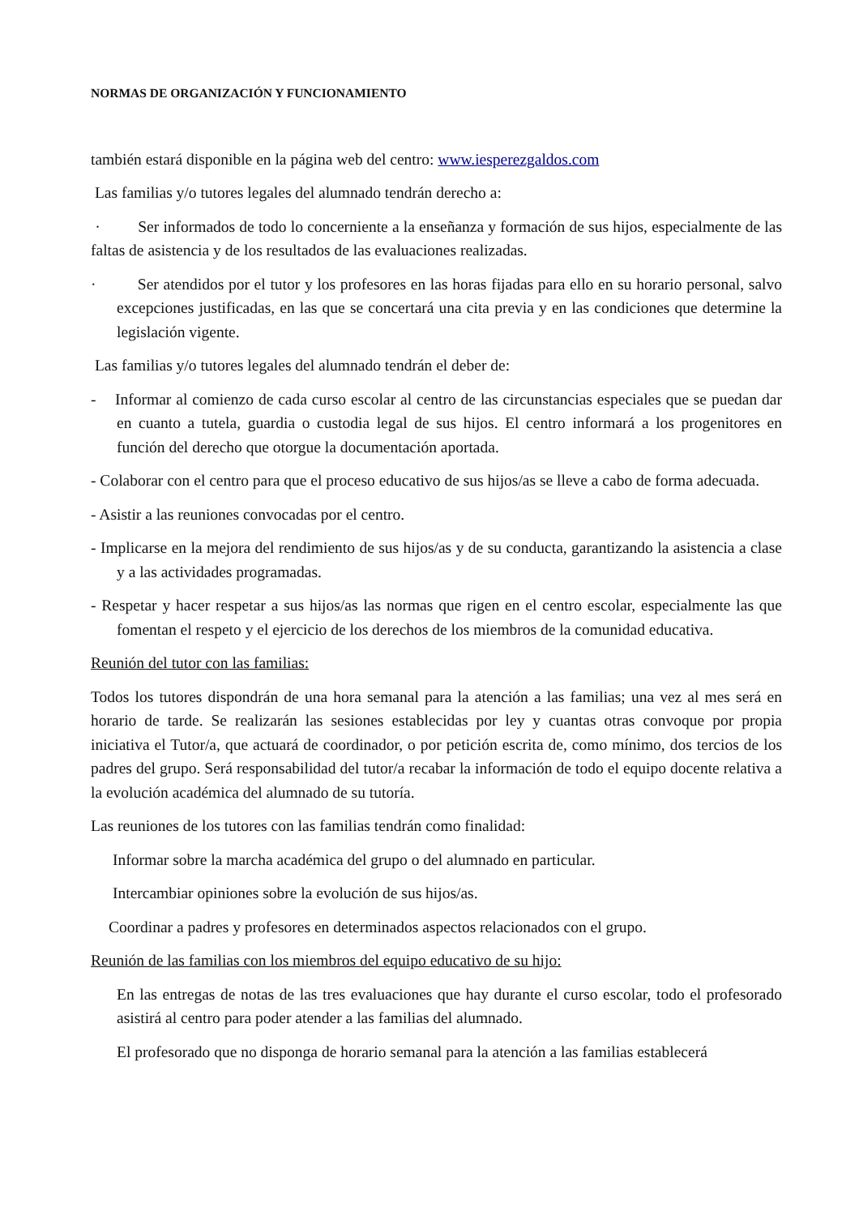NORMAS DE ORGANIZACIÓN Y FUNCIONAMIENTO
también estará disponible en la página web del centro: www.iesperezgaldos.com
Las familias y/o tutores legales del alumnado tendrán derecho a:
· Ser informados de todo lo concerniente a la enseñanza y formación de sus hijos, especialmente de las faltas de asistencia y de los resultados de las evaluaciones realizadas.
· Ser atendidos por el tutor y los profesores en las horas fijadas para ello en su horario personal, salvo excepciones justificadas, en las que se concertará una cita previa y en las condiciones que determine la legislación vigente.
Las familias y/o tutores legales del alumnado tendrán el deber de:
- Informar al comienzo de cada curso escolar al centro de las circunstancias especiales que se puedan dar en cuanto a tutela, guardia o custodia legal de sus hijos. El centro informará a los progenitores en función del derecho que otorgue la documentación aportada.
- Colaborar con el centro para que el proceso educativo de sus hijos/as se lleve a cabo de forma adecuada.
- Asistir a las reuniones convocadas por el centro.
- Implicarse en la mejora del rendimiento de sus hijos/as y de su conducta, garantizando la asistencia a clase y a las actividades programadas.
- Respetar y hacer respetar a sus hijos/as las normas que rigen en el centro escolar, especialmente las que fomentan el respeto y el ejercicio de los derechos de los miembros de la comunidad educativa.
Reunión del tutor con las familias:
Todos los tutores dispondrán de una hora semanal para la atención a las familias; una vez al mes será en horario de tarde. Se realizarán las sesiones establecidas por ley y cuantas otras convoque por propia iniciativa el Tutor/a, que actuará de coordinador, o por petición escrita de, como mínimo, dos tercios de los padres del grupo. Será responsabilidad del tutor/a recabar la información de todo el equipo docente relativa a la evolución académica del alumnado de su tutoría.
Las reuniones de los tutores con las familias tendrán como finalidad:
Informar sobre la marcha académica del grupo o del alumnado en particular.
Intercambiar opiniones sobre la evolución de sus hijos/as.
Coordinar a padres y profesores en determinados aspectos relacionados con el grupo.
Reunión de las familias con los miembros del equipo educativo de su hijo:
En las entregas de notas de las tres evaluaciones que hay durante el curso escolar, todo el profesorado asistirá al centro para poder atender a las familias del alumnado.
El profesorado que no disponga de horario semanal para la atención a las familias establecerá